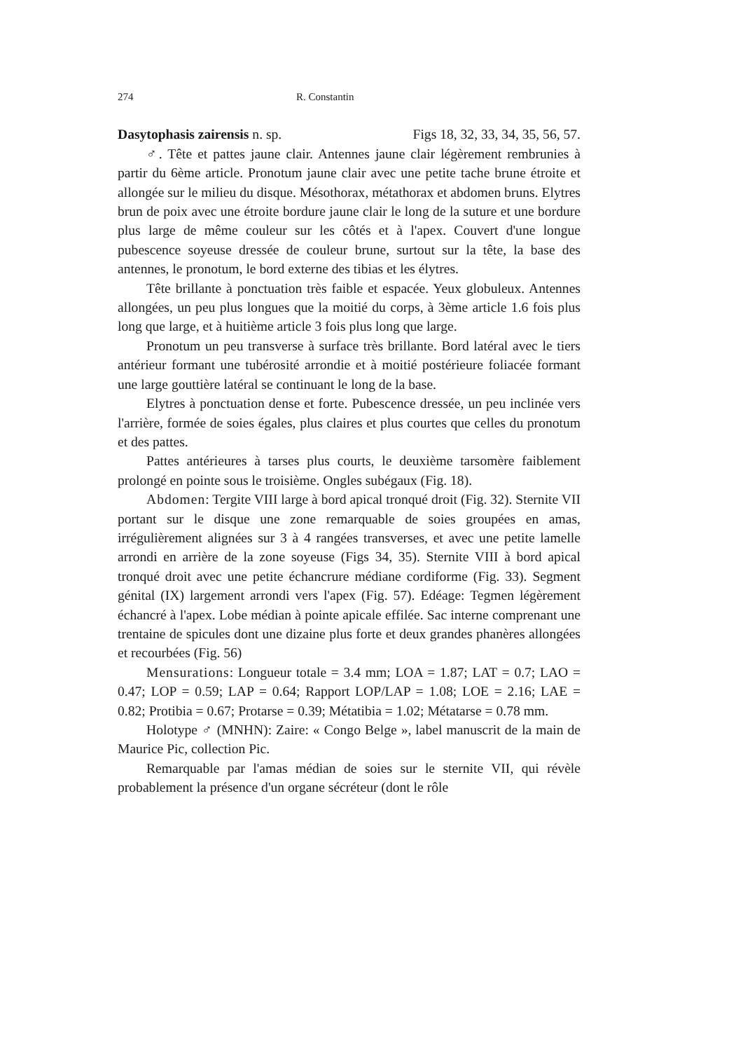274 R. Constantin
Dasytophasis zairensis n. sp. Figs 18, 32, 33, 34, 35, 56, 57.
♂. Tête et pattes jaune clair. Antennes jaune clair légèrement rembrunies à partir du 6ème article. Pronotum jaune clair avec une petite tache brune étroite et allongée sur le milieu du disque. Mésothorax, métathorax et abdomen bruns. Elytres brun de poix avec une étroite bordure jaune clair le long de la suture et une bordure plus large de même couleur sur les côtés et à l'apex. Couvert d'une longue pubescence soyeuse dressée de couleur brune, surtout sur la tête, la base des antennes, le pronotum, le bord externe des tibias et les élytres.
Tête brillante à ponctuation très faible et espacée. Yeux globuleux. Antennes allongées, un peu plus longues que la moitié du corps, à 3ème article 1.6 fois plus long que large, et à huitième article 3 fois plus long que large.
Pronotum un peu transverse à surface très brillante. Bord latéral avec le tiers antérieur formant une tubérosité arrondie et à moitié postérieure foliacée formant une large gouttière latéral se continuant le long de la base.
Elytres à ponctuation dense et forte. Pubescence dressée, un peu inclinée vers l'arrière, formée de soies égales, plus claires et plus courtes que celles du pronotum et des pattes.
Pattes antérieures à tarses plus courts, le deuxième tarsomère faiblement prolongé en pointe sous le troisième. Ongles subégaux (Fig. 18).
Abdomen: Tergite VIII large à bord apical tronqué droit (Fig. 32). Sternite VII portant sur le disque une zone remarquable de soies groupées en amas, irrégulièrement alignées sur 3 à 4 rangées transverses, et avec une petite lamelle arrondi en arrière de la zone soyeuse (Figs 34, 35). Sternite VIII à bord apical tronqué droit avec une petite échancrure médiane cordiforme (Fig. 33). Segment génital (IX) largement arrondi vers l'apex (Fig. 57). Edéage: Tegmen légèrement échancré à l'apex. Lobe médian à pointe apicale effilée. Sac interne comprenant une trentaine de spicules dont une dizaine plus forte et deux grandes phanères allongées et recourbées (Fig. 56)
Mensurations: Longueur totale = 3.4 mm; LOA = 1.87; LAT = 0.7; LAO = 0.47; LOP = 0.59; LAP = 0.64; Rapport LOP/LAP = 1.08; LOE = 2.16; LAE = 0.82; Protibia = 0.67; Protarse = 0.39; Métatibia = 1.02; Métatarse = 0.78 mm.
Holotype ♂ (MNHN): Zaire: « Congo Belge », label manuscrit de la main de Maurice Pic, collection Pic.
Remarquable par l'amas médian de soies sur le sternite VII, qui révèle probablement la présence d'un organe sécréteur (dont le rôle